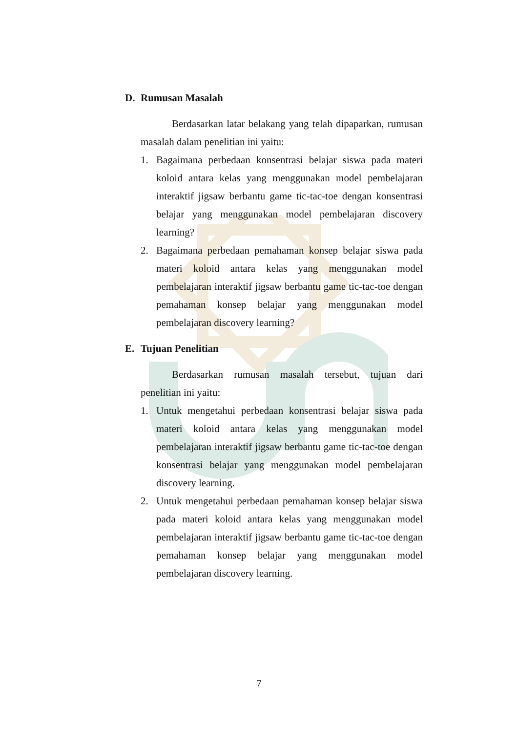D. Rumusan Masalah
Berdasarkan latar belakang yang telah dipaparkan, rumusan masalah dalam penelitian ini yaitu:
1. Bagaimana perbedaan konsentrasi belajar siswa pada materi koloid antara kelas yang menggunakan model pembelajaran interaktif jigsaw berbantu game tic-tac-toe dengan konsentrasi belajar yang menggunakan model pembelajaran discovery learning?
2. Bagaimana perbedaan pemahaman konsep belajar siswa pada materi koloid antara kelas yang menggunakan model pembelajaran interaktif jigsaw berbantu game tic-tac-toe dengan pemahaman konsep belajar yang menggunakan model pembelajaran discovery learning?
E. Tujuan Penelitian
Berdasarkan rumusan masalah tersebut, tujuan dari penelitian ini yaitu:
1. Untuk mengetahui perbedaan konsentrasi belajar siswa pada materi koloid antara kelas yang menggunakan model pembelajaran interaktif jigsaw berbantu game tic-tac-toe dengan konsentrasi belajar yang menggunakan model pembelajaran discovery learning.
2. Untuk mengetahui perbedaan pemahaman konsep belajar siswa pada materi koloid antara kelas yang menggunakan model pembelajaran interaktif jigsaw berbantu game tic-tac-toe dengan pemahaman konsep belajar yang menggunakan model pembelajaran discovery learning.
7